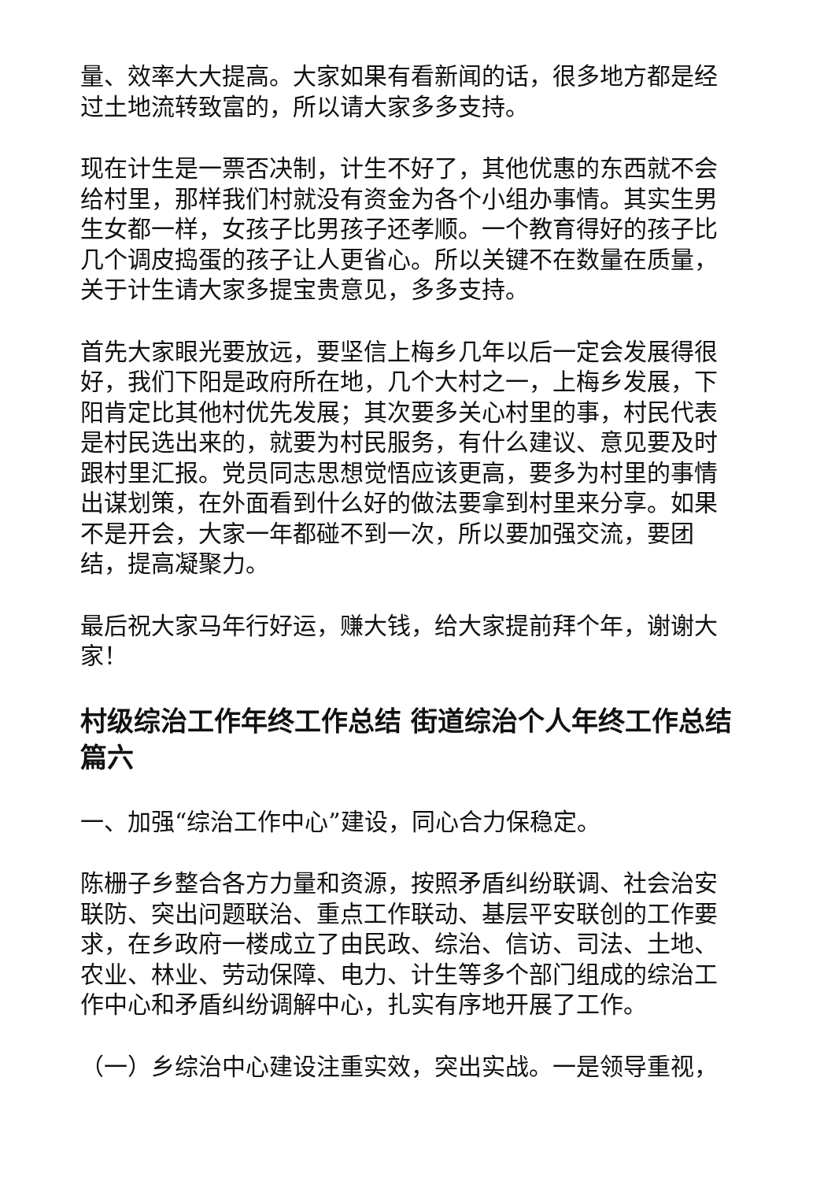量、效率大大提高。大家如果有看新闻的话，很多地方都是经过土地流转致富的，所以请大家多多支持。
现在计生是一票否决制，计生不好了，其他优惠的东西就不会给村里，那样我们村就没有资金为各个小组办事情。其实生男生女都一样，女孩子比男孩子还孝顺。一个教育得好的孩子比几个调皮捣蛋的孩子让人更省心。所以关键不在数量在质量，关于计生请大家多提宝贵意见，多多支持。
首先大家眼光要放远，要坚信上梅乡几年以后一定会发展得很好，我们下阳是政府所在地，几个大村之一，上梅乡发展，下阳肯定比其他村优先发展；其次要多关心村里的事，村民代表是村民选出来的，就要为村民服务，有什么建议、意见要及时跟村里汇报。党员同志思想觉悟应该更高，要多为村里的事情出谋划策，在外面看到什么好的做法要拿到村里来分享。如果不是开会，大家一年都碰不到一次，所以要加强交流，要团结，提高凝聚力。
最后祝大家马年行好运，赚大钱，给大家提前拜个年，谢谢大家！
村级综治工作年终工作总结 街道综治个人年终工作总结篇六
一、加强“综治工作中心”建设，同心合力保稳定。
陈栅子乡整合各方力量和资源，按照矛盾纠纷联调、社会治安联防、突出问题联治、重点工作联动、基层平安联创的工作要求，在乡政府一楼成立了由民政、综治、信访、司法、土地、农业、林业、劳动保障、电力、计生等多个部门组成的综治工作中心和矛盾纠纷调解中心，扎实有序地开展了工作。
（一）乡综治中心建设注重实效，突出实战。一是领导重视，